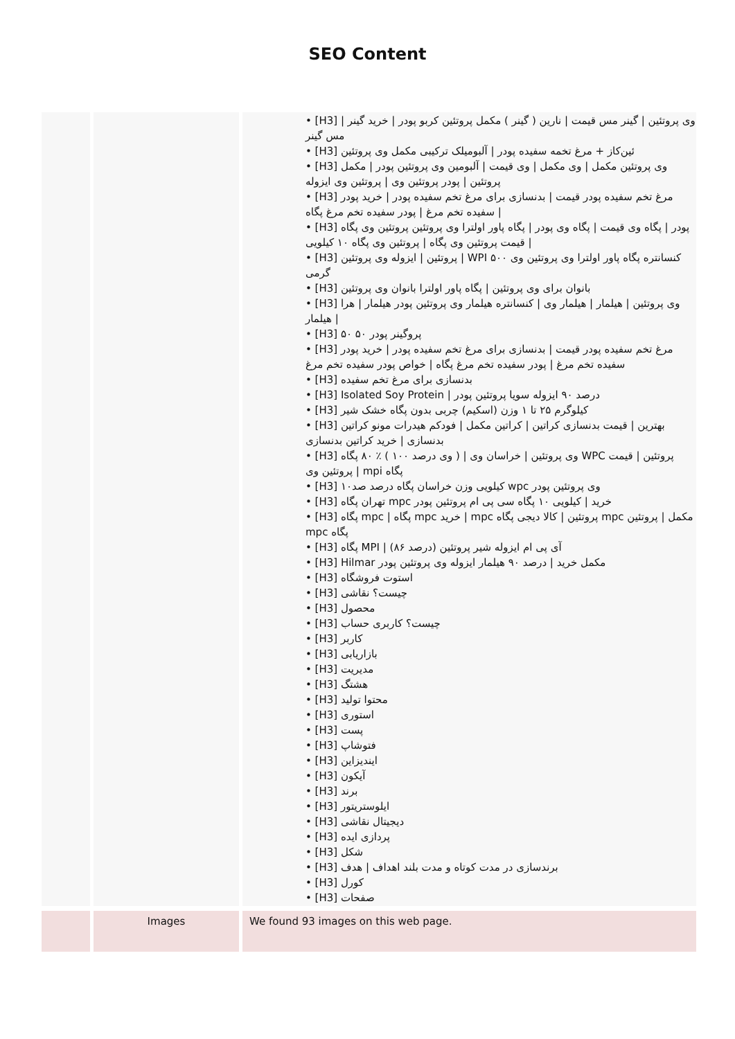SEO Content
| | | • [H3] وی پروتئین / گینر مس قیمت / نارین ( گینر ) مکمل پروتئین کربو پودر / خرید گینر / مس گینر • [H3] ئین‌کاز + مرغ تخمه سفیده پودر / آلبومیلک ترکیبی مکمل وی پروتئین • [H3] وی پروتئین مکمل / وی مکمل / وی قیمت / آلبومین وی پروتئین پودر / مکمل پروتئین / پودر پروتئین وی / پروتئین وی ایزوله • [H3] مرغ تخم سفیده پودر قیمت / بدنسازی برای مرغ تخم سفیده پودر / خرید پودر سفیده تخم مرغ / پودر سفیده تخم مرغ پگاه / • [H3] پودر / پگاه وی قیمت / پگاه وی پودر / پگاه پاور اولترا وی پروتئین پروتئین وی پگاه / قیمت پروتئین وی پگاه / پروتئین وی پگاه ۱۰ کیلویی • [H3] پروتئین / ایزوله وی پروتئین / WPI کنسانتره پگاه پاور اولترا وی پروتئین وی ۵۰۰ گرمی • [H3] بانوان برای وی پروتئین / پگاه پاور اولترا بانوان وی پروتئین • [H3] وی پروتئین / هیلمار / هیلمار وی / کنسانتره هیلمار وی پروتئین پودر هیلمار / هرا هیلمار / • [H3] ۵۰ ۵۰ پروگینر پودر • [H3] مرغ تخم سفیده پودر قیمت / بدنسازی برای مرغ تخم سفیده پودر / خرید پودر سفیده تخم مرغ / پودر سفیده تخم مرغ پگاه / خواص پودر سفیده تخم مرغ • [H3] بدنسازی برای مرغ تخم سفیده • [H3] Isolated Soy Protein / درصد ۹۰ ایزوله سویا پروتئین پودر • [H3] کیلوگرم ۲۵ تا ۱ وزن (اسکیم) چربی بدون پگاه خشک شیر • [H3] بهترین / قیمت بدنسازی کراتین / کراتین مکمل / فودکم هیدرات مونو کراتین بدنسازی / خرید کراتین بدنسازی • [H3] وی پروتئین / خراسان وی / ( وی درصد ۱۰۰ ) ٪ ۸۰ پگاه WPC پروتئین / قیمت پروتئین وی / mpi پگاه • [H3] ۱۰کیلویی وزن خراسان پگاه درصد صد wpc وی پروتئین پودر • [H3] تهران پگاه mpc خرید / کیلویی ۱۰ پگاه سی پی ام پروتئین پودر • [H3] پگاه mpc / پگاه mpc خرید / mpc پروتئین / کالا دیجی پگاه mpc مکمل / پروتئین mpc پگاه • [H3] پگاه MPI / (درصد ۸۶) آی پی ام ایزوله شیر پروتئین • [H3] Hilmar مکمل خرید / درصد ۹۰ هیلمار ایزوله وی پروتئین پودر • [H3] استوت فروشگاه • [H3] چیست؟ نقاشی • [H3] محصول • [H3] چیست؟ کاربری حساب • [H3] کاربر • [H3] بازاریابی • [H3] مدیریت • [H3] هشتگ • [H3] محتوا تولید • [H3] استوری • [H3] پست • [H3] فتوشاپ • [H3] ایندیزاین • [H3] آیکون • [H3] برند • [H3] ایلوستریتور • [H3] دیجیتال نقاشی • [H3] پردازی ایده • [H3] شکل • [H3] برندسازی در مدت کوتاه و مدت بلند اهداف / هدف • [H3] کورل • [H3] صفحات |
| | Images | We found 93 images on this web page. |